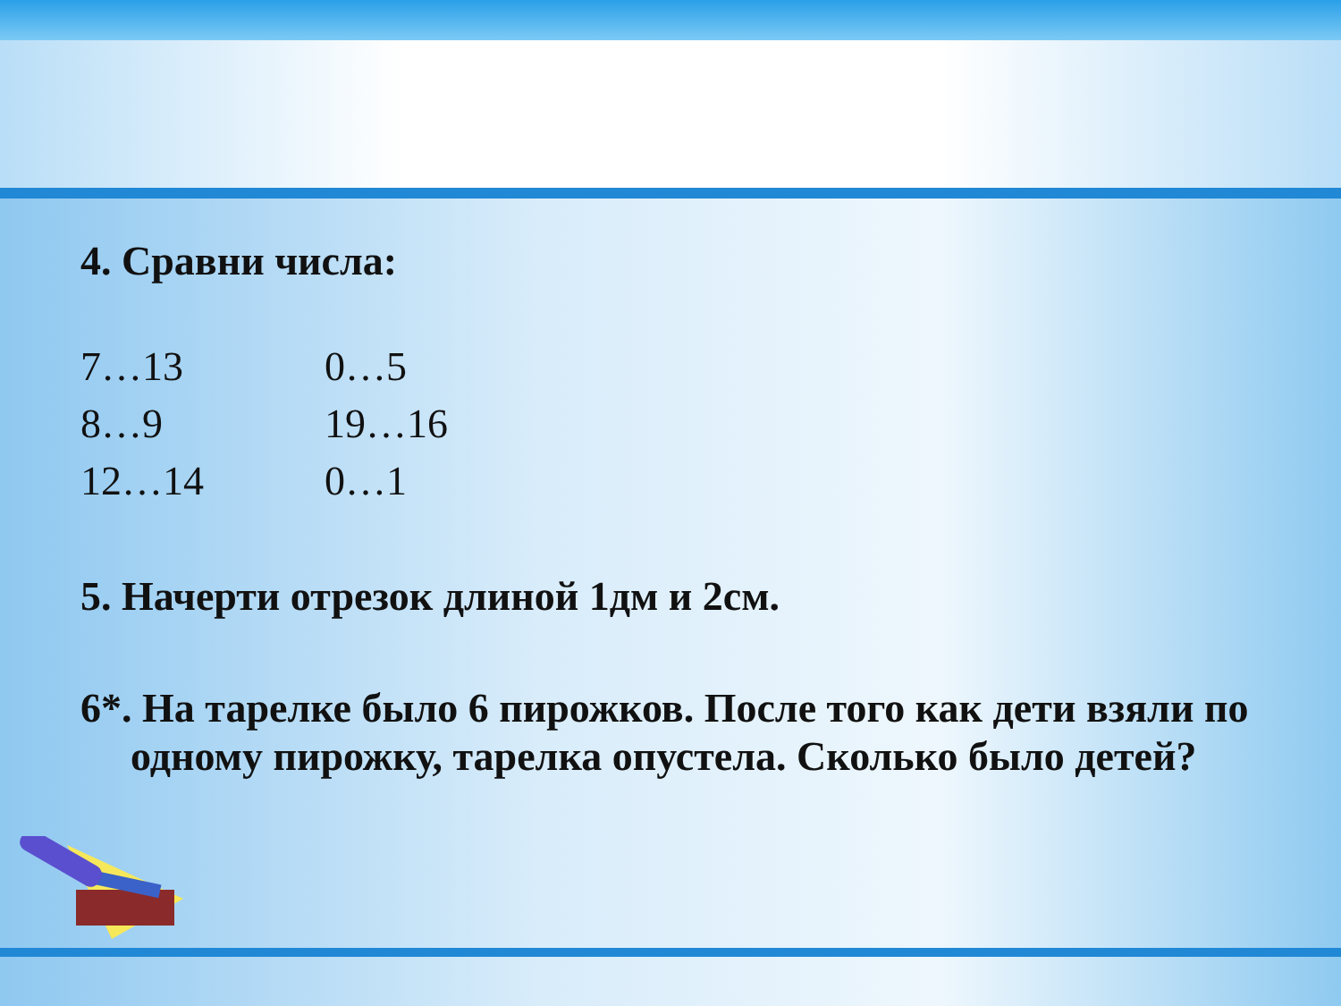4. Сравни числа:
7…13 0…5
8…9 19…16
12…14 0…1
5. Начерти отрезок длиной 1дм и 2см.
6*. На тарелке было 6 пирожков. После того как дети взяли по одному пирожку, тарелка опустела. Сколько было детей?